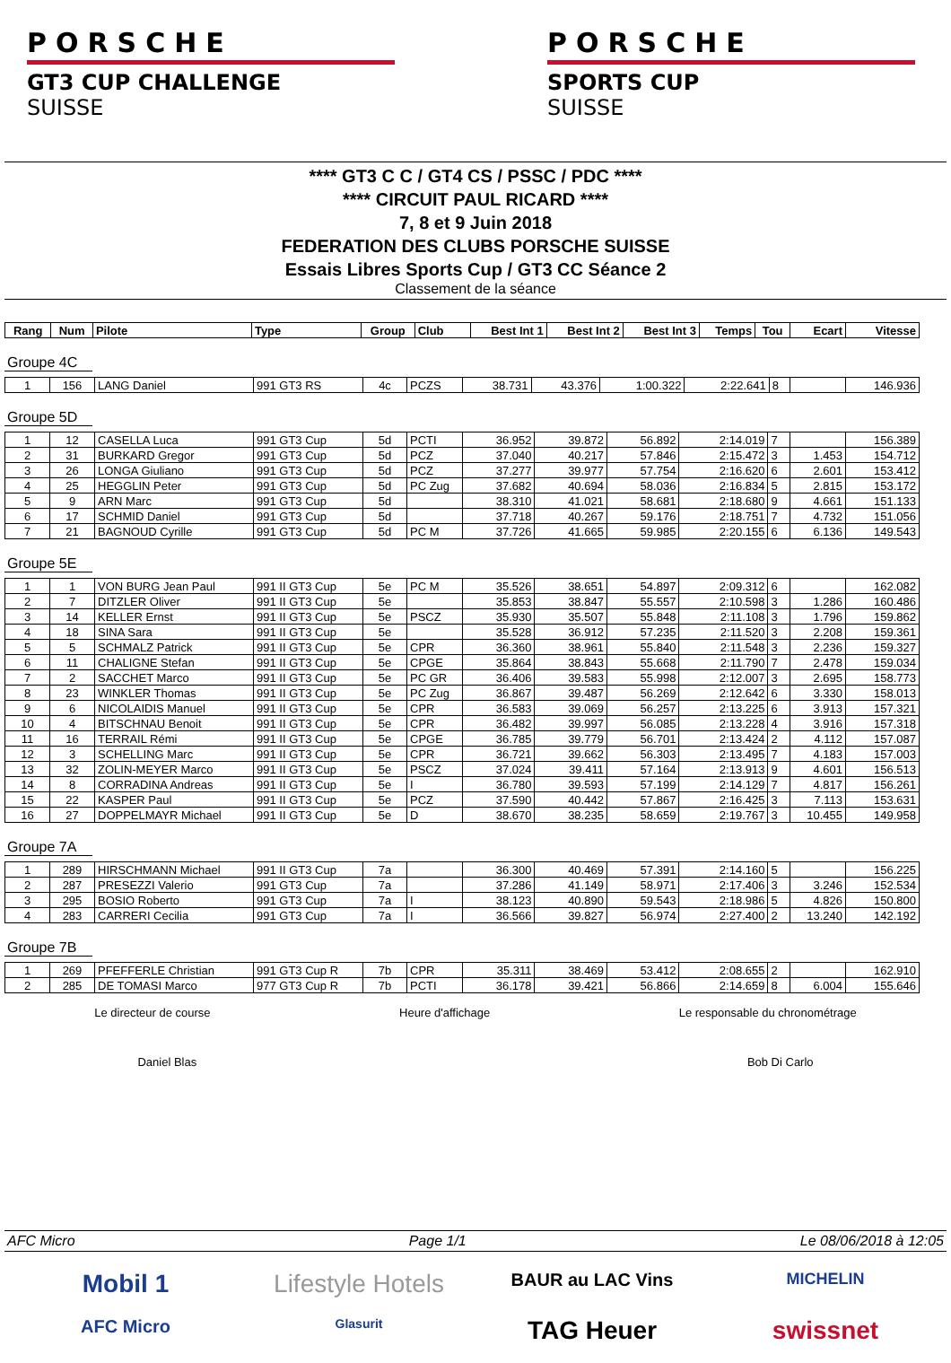PORSCHE
GT3 CUP CHALLENGE
SUISSE
PORSCHE
SPORTS CUP
SUISSE
**** GT3 C C / GT4 CS / PSSC / PDC ****
**** CIRCUIT PAUL RICARD ****
7, 8 et 9 Juin 2018
FEDERATION DES CLUBS PORSCHE SUISSE
Essais Libres Sports Cup / GT3 CC Séance 2
Classement de la séance
| Rang | Num | Pilote | Type | Group | Club | Best Int 1 | Best Int 2 | Best Int 3 | Temps | Tou | Ecart | Vitesse |
| --- | --- | --- | --- | --- | --- | --- | --- | --- | --- | --- | --- | --- |
Groupe 4C
| 1 | 156 | LANG Daniel | 991 GT3 RS | 4c | PCZS | 38.731 | 43.376 | 1:00.322 | 2:22.641 | 8 | | 146.936 |
Groupe 5D
| 1 | 12 | CASELLA Luca | 991 GT3 Cup | 5d | PCTI | 36.952 | 39.872 | 56.892 | 2:14.019 | 7 | | 156.389 |
| 2 | 31 | BURKARD Gregor | 991 GT3 Cup | 5d | PCZ | 37.040 | 40.217 | 57.846 | 2:15.472 | 3 | 1.453 | 154.712 |
| 3 | 26 | LONGA Giuliano | 991 GT3 Cup | 5d | PCZ | 37.277 | 39.977 | 57.754 | 2:16.620 | 6 | 2.601 | 153.412 |
| 4 | 25 | HEGGLIN Peter | 991 GT3 Cup | 5d | PC Zug | 37.682 | 40.694 | 58.036 | 2:16.834 | 5 | 2.815 | 153.172 |
| 5 | 9 | ARN Marc | 991 GT3 Cup | 5d | | 38.310 | 41.021 | 58.681 | 2:18.680 | 9 | 4.661 | 151.133 |
| 6 | 17 | SCHMID Daniel | 991 GT3 Cup | 5d | | 37.718 | 40.267 | 59.176 | 2:18.751 | 7 | 4.732 | 151.056 |
| 7 | 21 | BAGNOUD Cyrille | 991 GT3 Cup | 5d | PC M | 37.726 | 41.665 | 59.985 | 2:20.155 | 6 | 6.136 | 149.543 |
Groupe 5E
| 1 | 1 | VON BURG Jean Paul | 991 II GT3 Cup | 5e | PC M | 35.526 | 38.651 | 54.897 | 2:09.312 | 6 | | 162.082 |
| 2 | 7 | DITZLER Oliver | 991 II GT3 Cup | 5e | | 35.853 | 38.847 | 55.557 | 2:10.598 | 3 | 1.286 | 160.486 |
| 3 | 14 | KELLER Ernst | 991 II GT3 Cup | 5e | PSCZ | 35.930 | 35.507 | 55.848 | 2:11.108 | 3 | 1.796 | 159.862 |
| 4 | 18 | SINA Sara | 991 II GT3 Cup | 5e | | 35.528 | 36.912 | 57.235 | 2:11.520 | 3 | 2.208 | 159.361 |
| 5 | 5 | SCHMALZ Patrick | 991 II GT3 Cup | 5e | CPR | 36.360 | 38.961 | 55.840 | 2:11.548 | 3 | 2.236 | 159.327 |
| 6 | 11 | CHALIGNE Stefan | 991 II GT3 Cup | 5e | CPGE | 35.864 | 38.843 | 55.668 | 2:11.790 | 7 | 2.478 | 159.034 |
| 7 | 2 | SACCHET Marco | 991 II GT3 Cup | 5e | PC GR | 36.406 | 39.583 | 55.998 | 2:12.007 | 3 | 2.695 | 158.773 |
| 8 | 23 | WINKLER Thomas | 991 II GT3 Cup | 5e | PC Zug | 36.867 | 39.487 | 56.269 | 2:12.642 | 6 | 3.330 | 158.013 |
| 9 | 6 | NICOLAIDIS Manuel | 991 II GT3 Cup | 5e | CPR | 36.583 | 39.069 | 56.257 | 2:13.225 | 6 | 3.913 | 157.321 |
| 10 | 4 | BITSCHNAU Benoit | 991 II GT3 Cup | 5e | CPR | 36.482 | 39.997 | 56.085 | 2:13.228 | 4 | 3.916 | 157.318 |
| 11 | 16 | TERRAIL Rémi | 991 II GT3 Cup | 5e | CPGE | 36.785 | 39.779 | 56.701 | 2:13.424 | 2 | 4.112 | 157.087 |
| 12 | 3 | SCHELLING Marc | 991 II GT3 Cup | 5e | CPR | 36.721 | 39.662 | 56.303 | 2:13.495 | 7 | 4.183 | 157.003 |
| 13 | 32 | ZOLIN-MEYER Marco | 991 II GT3 Cup | 5e | PSCZ | 37.024 | 39.411 | 57.164 | 2:13.913 | 9 | 4.601 | 156.513 |
| 14 | 8 | CORRADINA Andreas | 991 II GT3 Cup | 5e | I | 36.780 | 39.593 | 57.199 | 2:14.129 | 7 | 4.817 | 156.261 |
| 15 | 22 | KASPER Paul | 991 II GT3 Cup | 5e | PCZ | 37.590 | 40.442 | 57.867 | 2:16.425 | 3 | 7.113 | 153.631 |
| 16 | 27 | DOPPELMAYR Michael | 991 II GT3 Cup | 5e | D | 38.670 | 38.235 | 58.659 | 2:19.767 | 3 | 10.455 | 149.958 |
Groupe 7A
| 1 | 289 | HIRSCHMANN Michael | 991 II GT3 Cup | 7a | | 36.300 | 40.469 | 57.391 | 2:14.160 | 5 | | 156.225 |
| 2 | 287 | PRESEZZI Valerio | 991 GT3 Cup | 7a | | 37.286 | 41.149 | 58.971 | 2:17.406 | 3 | 3.246 | 152.534 |
| 3 | 295 | BOSIO Roberto | 991 GT3 Cup | 7a | I | 38.123 | 40.890 | 59.543 | 2:18.986 | 5 | 4.826 | 150.800 |
| 4 | 283 | CARRERI Cecilia | 991 GT3 Cup | 7a | I | 36.566 | 39.827 | 56.974 | 2:27.400 | 2 | 13.240 | 142.192 |
Groupe 7B
| 1 | 269 | PFEFFERLE Christian | 991 GT3 Cup R | 7b | CPR | 35.311 | 38.469 | 53.412 | 2:08.655 | 2 | | 162.910 |
| 2 | 285 | DE TOMASI Marco | 977 GT3 Cup R | 7b | PCTI | 36.178 | 39.421 | 56.866 | 2:14.659 | 8 | 6.004 | 155.646 |
Le directeur de course Heure d'affichage Le responsable du chronométrage
Daniel Blas Bob Di Carlo
AFC Micro Page 1/1 Le 08/06/2018 à 12:05
Mobil 1 Lifestyle Hotels BAUR au LAC Vins MICHELIN AFC Micro Glasurit TAG Heuer swissnet